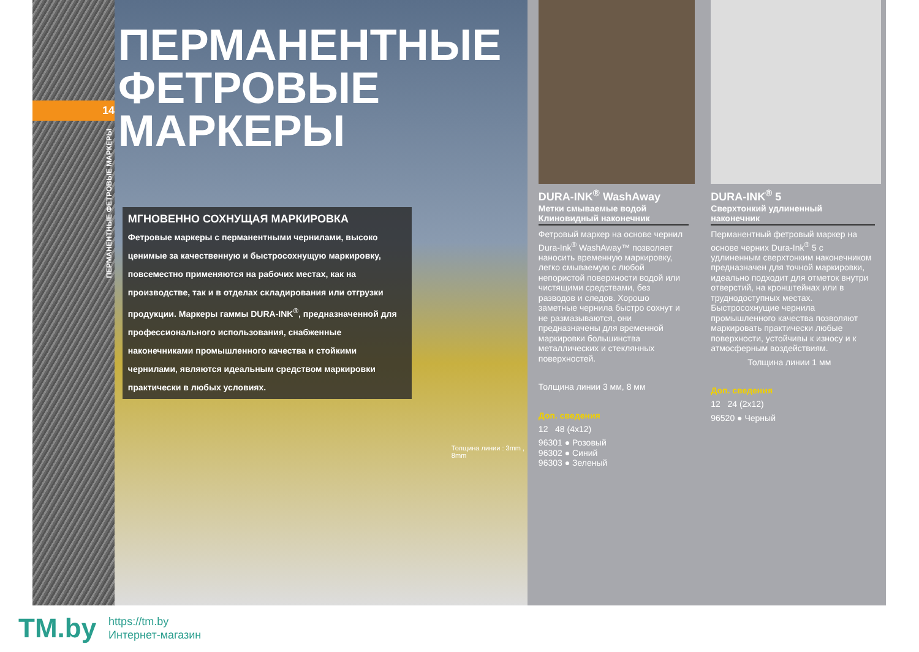14
ПЕРМАНЕНТНЫЕ ФЕТРОВЫЕ МАРКЕРЫ
ПЕРМАНЕНТНЫЕ ФЕТРОВЫЕ МАРКЕРЫ
МГНОВЕННО СОХНУЩАЯ МАРКИРОВКА
Фетровые маркеры с перманентными чернилами, высоко ценимые за качественную и быстросохнущую маркировку, повсеместно применяются на рабочих местах, как на производстве, так и в отделах складирования или отгрузки продукции. Маркеры гаммы DURA-INK<sup>®</sup>, предназначенной для профессионального использования, снабженные наконечниками промышленного качества и стойкими чернилами, являются идеальным средством маркировки практически в любых условиях.
Толщина линии : 3mm , 8mm
DURA-INK<sup>®</sup> WashAway
Метки смываемые водой
Клиновидный наконечник
Фетровый маркер на основе чернил Dura-Ink<sup>®</sup> WashAway™ позволяет наносить временную маркировку, легко смываемую с любой непористой поверхности водой или чистящими средствами, без разводов и следов. Хорошо заметные чернила быстро сохнут и не размазываются, они предназначены для временной маркировки большинства металлических и стеклянных поверхностей.
Толщина линии 3 мм, 8 мм
Доп. сведения
12 48 (4x12)
96301 ● Розовый
96302 ● Синий
96303 ● Зеленый
DURA-INK<sup>®</sup> 5
Сверхтонкий удлиненный
наконечник
Перманентный фетровый маркер на основе черних Dura-Ink<sup>®</sup> 5 с удлиненным сверхтонким наконечником предназначен для точной маркировки, идеально подходит для отметок внутри отверстий, на кронштейнах или в труднодоступных местах. Быстросохнущие чернила промышленного качества позволяют маркировать практически любые поверхности, устойчивы к износу и к атмосферным воздействиям.
Толщина линии 1 мм
Доп. сведения
12 24 (2x12)
96520 ● Черный
TM.by
https://tm.by
Интернет-магазин